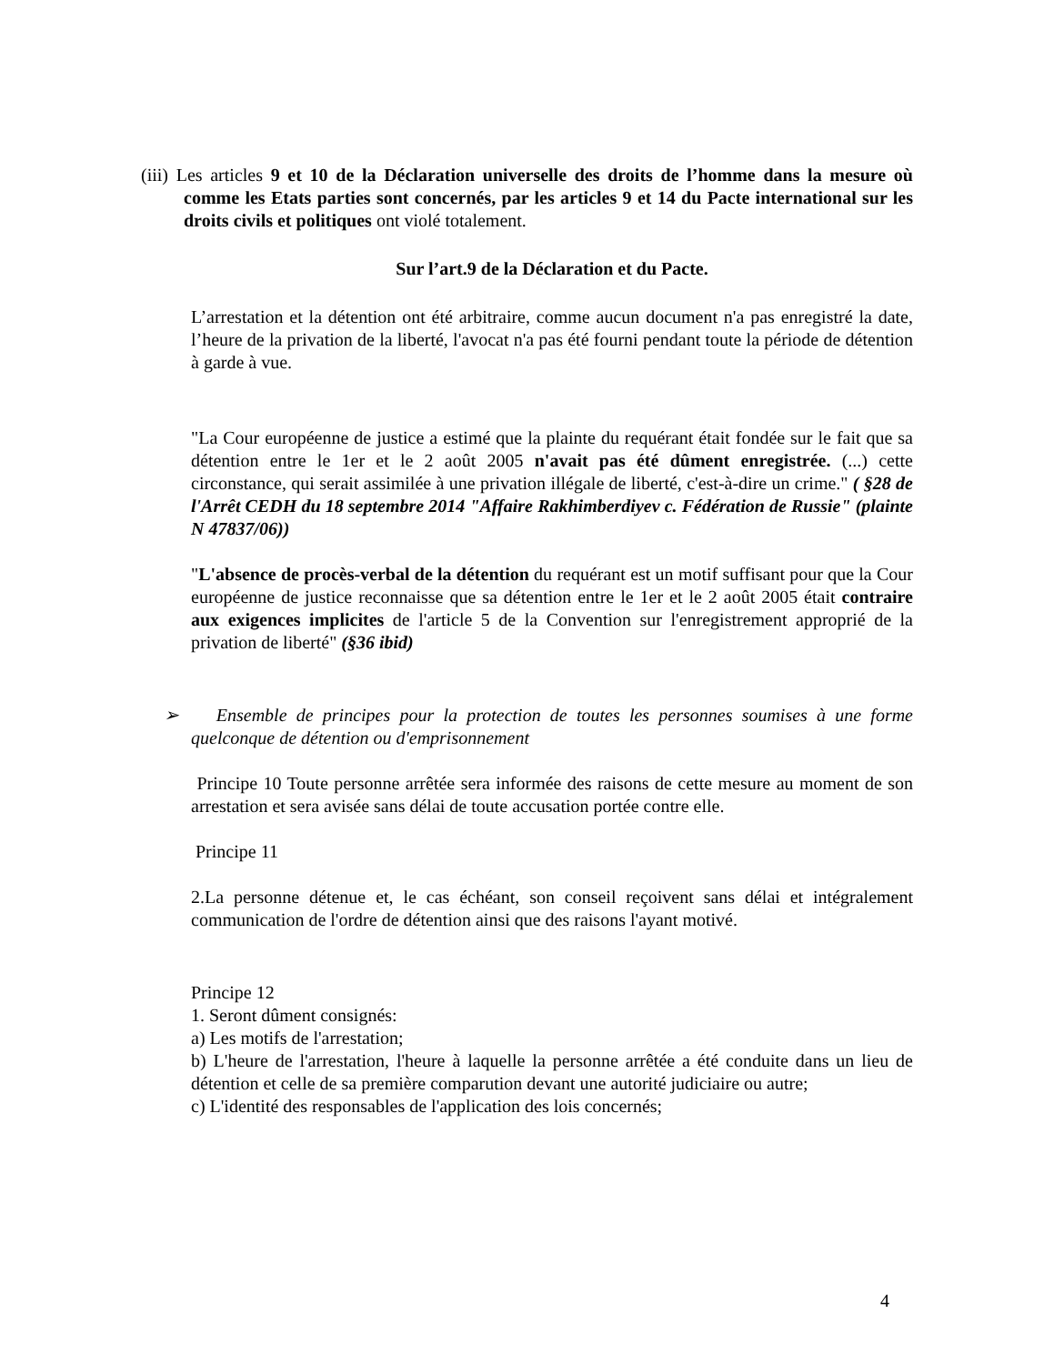(iii) Les articles 9 et 10 de la Déclaration universelle des droits de l’homme dans la mesure où comme les Etats parties sont concernés, par les articles 9 et 14 du Pacte international sur les droits civils et politiques ont violé totalement.
Sur l’art.9 de la Déclaration et du Pacte.
L’arrestation et la détention ont été arbitraire, comme aucun document n'a pas enregistré la date, l’heure de la privation de la liberté, l'avocat n'a pas été fourni pendant toute la période de détention à garde à vue.
"La Cour européenne de justice a estimé que la plainte du requérant était fondée sur le fait que sa détention entre le 1er et le 2 août 2005 n'avait pas été dûment enregistrée. (...) cette circonstance, qui serait assimilée à une privation illégale de liberté, c'est-à-dire un crime." ( §28 de l'Arrêt CEDH du 18 septembre 2014 "Affaire Rakhimberdiyev c. Fédération de Russie" (plainte N 47837/06))
"L'absence de procès-verbal de la détention du requérant est un motif suffisant pour que la Cour européenne de justice reconnaisse que sa détention entre le 1er et le 2 août 2005 était contraire aux exigences implicites de l'article 5 de la Convention sur l'enregistrement approprié de la privation de liberté" (§36 ibid)
➢ Ensemble de principes pour la protection de toutes les personnes soumises à une forme quelconque de détention ou d'emprisonnement
Principe 10 Toute personne arrêtée sera informée des raisons de cette mesure au moment de son arrestation et sera avisée sans délai de toute accusation portée contre elle.
Principe 11
2.La personne détenue et, le cas échéant, son conseil reçoivent sans délai et intégralement communication de l'ordre de détention ainsi que des raisons l'ayant motivé.
Principe 12
1. Seront dûment consignés:
a) Les motifs de l'arrestation;
b) L'heure de l'arrestation, l'heure à laquelle la personne arrêtée a été conduite dans un lieu de détention et celle de sa première comparution devant une autorité judiciaire ou autre;
c) L'identité des responsables de l'application des lois concernés;
4